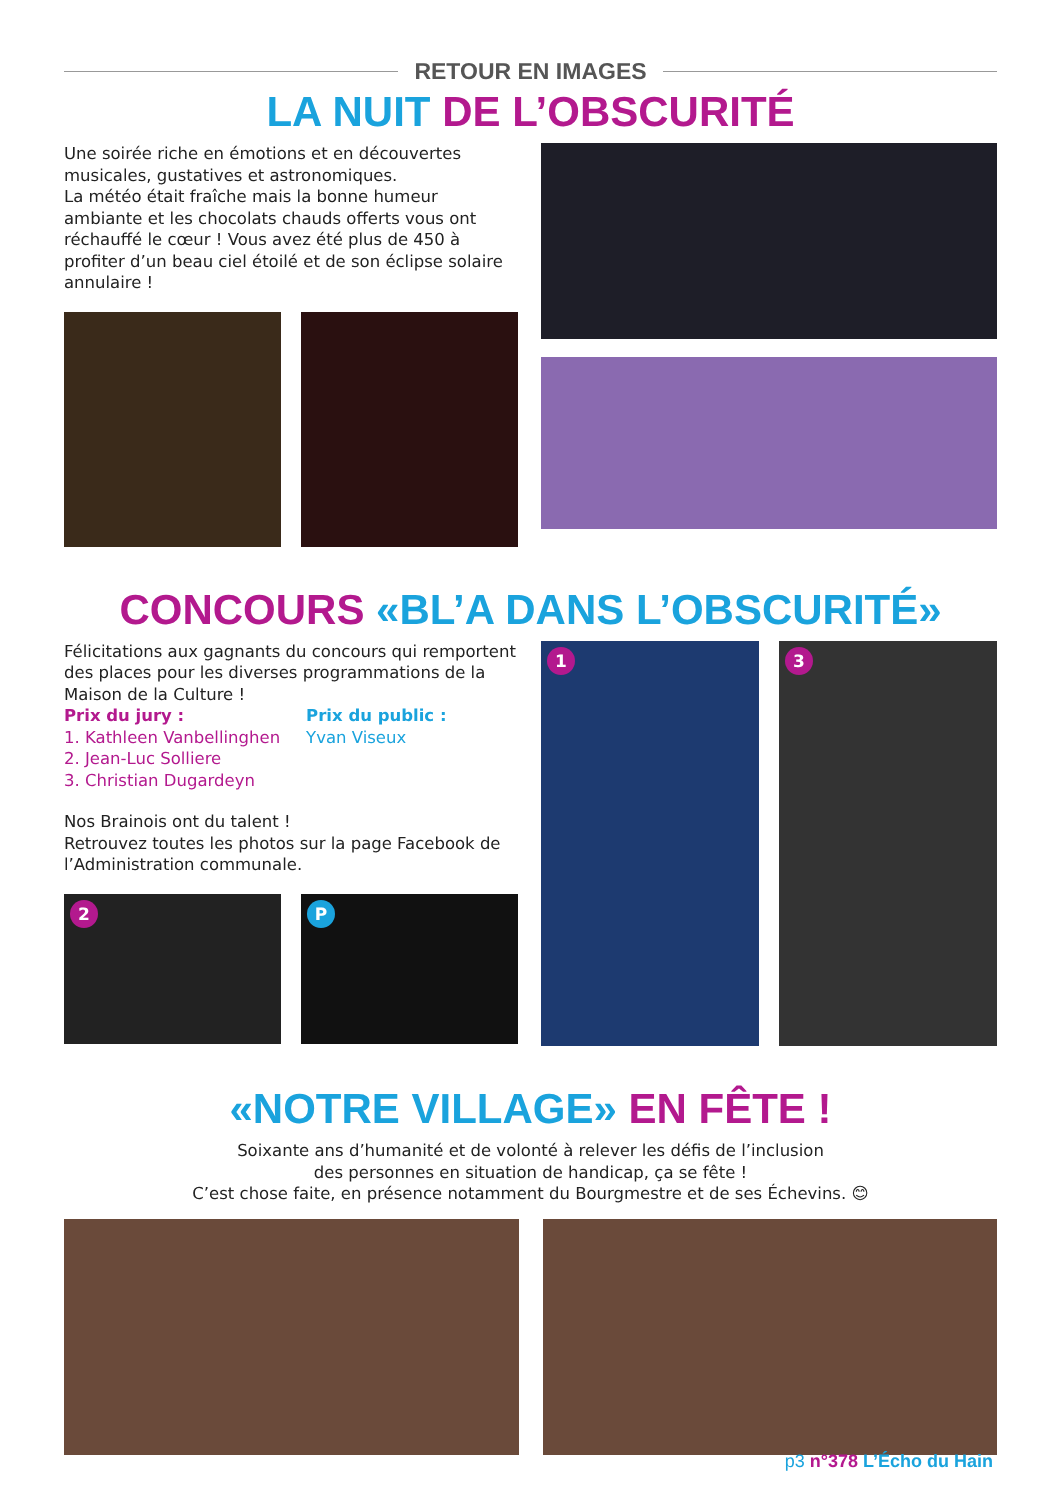RETOUR EN IMAGES
LA NUIT DE L’OBSCURITÉ
Une soirée riche en émotions et en découvertes musicales, gustatives et astronomiques.
La météo était fraîche mais la bonne humeur ambiante et les chocolats chauds offerts vous ont réchauffé le cœur ! Vous avez été plus de 450 à profiter d’un beau ciel étoilé et de son éclipse solaire annulaire !
CONCOURS «BL’A DANS L’OBSCURITÉ»
Félicitations aux gagnants du concours qui remportent des places pour les diverses programmations de la Maison de la Culture !
Prix du jury :
1. Kathleen Vanbellinghen
2. Jean-Luc Solliere
3. Christian Dugardeyn
Prix du public :
Yvan Viseux
Nos Brainois ont du talent !
Retrouvez toutes les photos sur la page Facebook de l’Administration communale.
2 P
1 3
«NOTRE VILLAGE» EN FÊTE !
Soixante ans d’humanité et de volonté à relever les défis de l’inclusion
des personnes en situation de handicap, ça se fête !
C’est chose faite, en présence notamment du Bourgmestre et de ses Échevins. 😊
p3 n°378 L’Écho du Hain